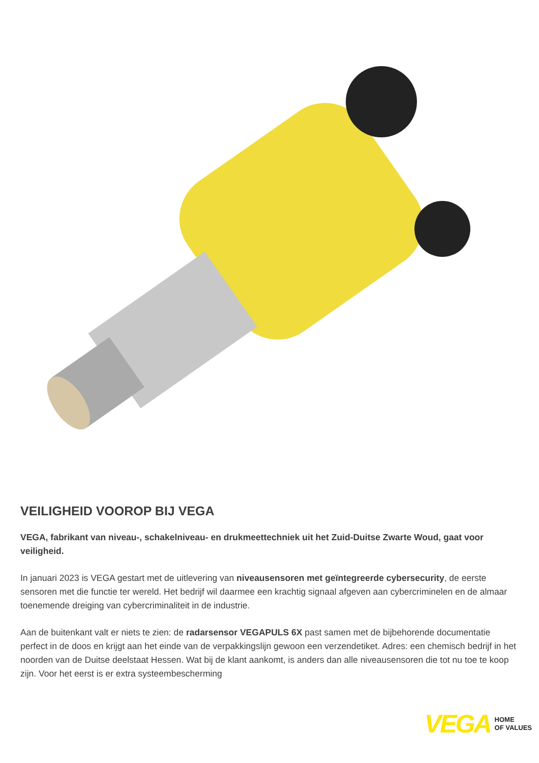VEILIGHEID VOOROP BIJ VEGA
VEGA, fabrikant van niveau-, schakelniveau- en drukmeettechniek uit het Zuid-Duitse Zwarte Woud, gaat voor veiligheid.
In januari 2023 is VEGA gestart met de uitlevering van niveausensoren met geïntegreerde cybersecurity, de eerste sensoren met die functie ter wereld. Het bedrijf wil daarmee een krachtig signaal afgeven aan cybercriminelen en de almaar toenemende dreiging van cybercriminaliteit in de industrie.
Aan de buitenkant valt er niets te zien: de radarsensor VEGAPULS 6X past samen met de bijbehorende documentatie perfect in de doos en krijgt aan het einde van de verpakkingslijn gewoon een verzendetiket. Adres: een chemisch bedrijf in het noorden van de Duitse deelstaat Hessen. Wat bij de klant aankomt, is anders dan alle niveausensoren die tot nu toe te koop zijn. Voor het eerst is er extra systeembescherming
VEGA HOME
OF VALUES